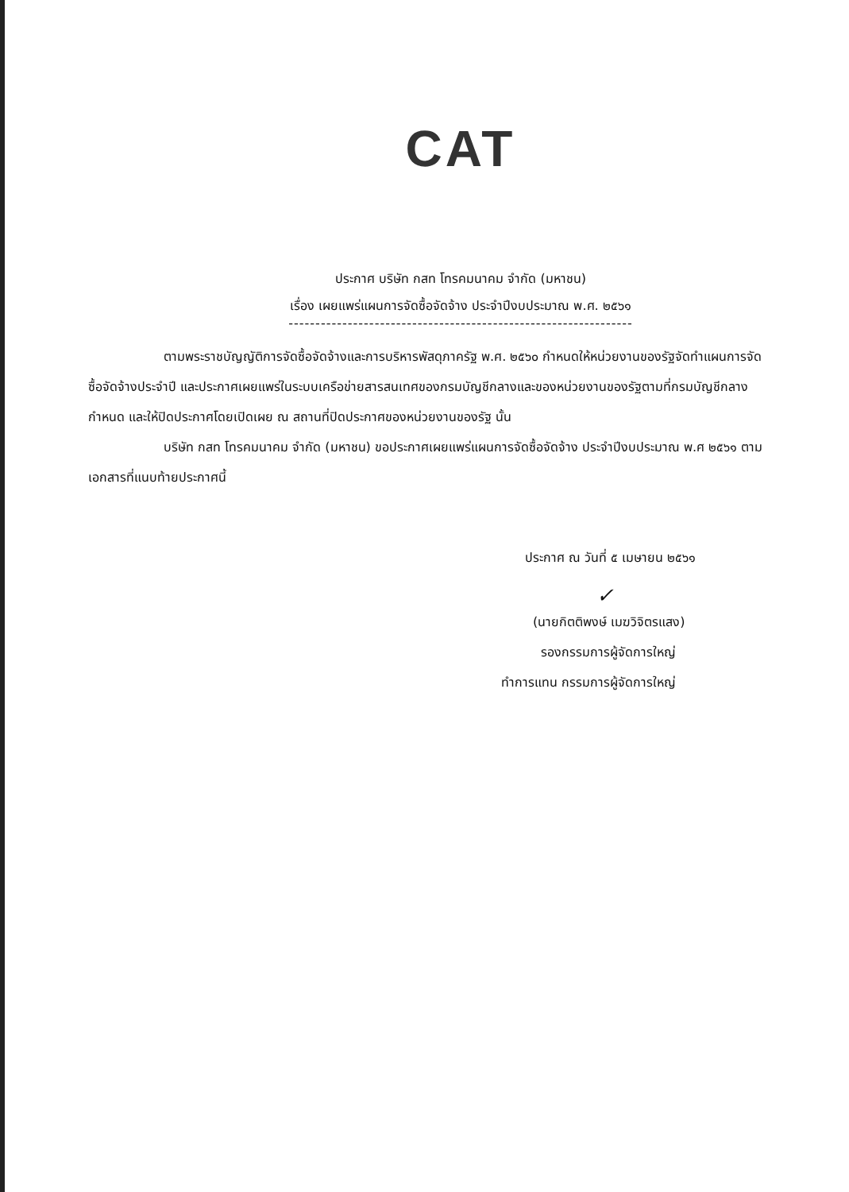CAT
ประกาศ บริษัท กสท โทรคมนาคม จำกัด (มหาชน)
เรื่อง เผยแพร่แผนการจัดซื้อจัดจ้าง ประจำปีงบประมาณ พ.ศ. ๒๕๖๑
----------------------------------------------------------------
ตามพระราชบัญญัติการจัดซื้อจัดจ้างและการบริหารพัสดุภาครัฐ พ.ศ. ๒๕๖๐ กำหนดให้หน่วยงานของรัฐจัดทำแผนการจัดซื้อจัดจ้างประจำปี และประกาศเผยแพร่ในระบบเครือข่ายสารสนเทศของกรมบัญชีกลางและของหน่วยงานของรัฐตามที่กรมบัญชีกลางกำหนด และให้ปิดประกาศโดยเปิดเผย ณ สถานที่ปิดประกาศของหน่วยงานของรัฐ นั้น
บริษัท กสท โทรคมนาคม จำกัด (มหาชน) ขอประกาศเผยแพร่แผนการจัดซื้อจัดจ้าง ประจำปีงบประมาณ พ.ศ ๒๕๖๑ ตามเอกสารที่แนบท้ายประกาศนี้
ประกาศ ณ วันที่ ๕ เมษายน ๒๕๖๑
✓
(นายกิตติพงษ์ เมฆวิจิตรแสง)
รองกรรมการผู้จัดการใหญ่
ทำการแทน กรรมการผู้จัดการใหญ่